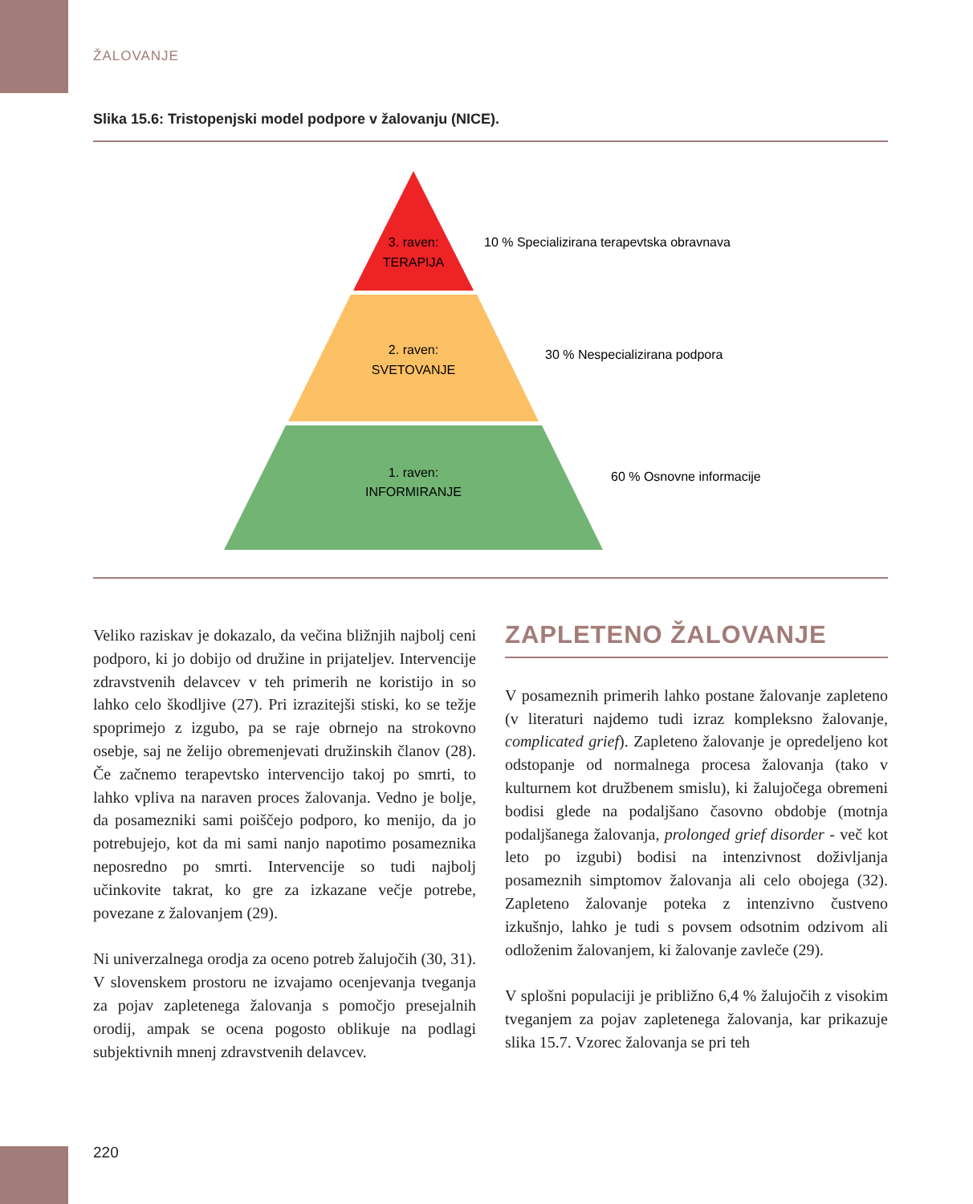ŽALOVANJE
Slika 15.6: Tristopenjski model podpore v žalovanju (NICE).
3. raven:
TERAPIJA
2. raven:
SVETOVANJE
1. raven:
INFORMIRANJE
10 % Specializirana terapevtska obravnava
30 % Nespecializirana podpora
60 % Osnovne informacije
Veliko raziskav je dokazalo, da večina bližnjih najbolj ceni podporo, ki jo dobijo od družine in prijateljev. Intervencije zdravstvenih delavcev v teh primerih ne koristijo in so lahko celo škodljive (27). Pri izrazitejši stiski, ko se težje spoprimejo z izgubo, pa se raje obrnejo na strokovno osebje, saj ne želijo obremenjevati družinskih članov (28). Če začnemo terapevtsko intervencijo takoj po smrti, to lahko vpliva na naraven proces žalovanja. Vedno je bolje, da posamezniki sami poiščejo podporo, ko menijo, da jo potrebujejo, kot da mi sami nanjo napotimo posameznika neposredno po smrti. Intervencije so tudi najbolj učinkovite takrat, ko gre za izkazane večje potrebe, povezane z žalovanjem (29).
Ni univerzalnega orodja za oceno potreb žalujočih (30, 31). V slovenskem prostoru ne izvajamo ocenjevanja tveganja za pojav zapletenega žalovanja s pomočjo presejalnih orodij, ampak se ocena pogosto oblikuje na podlagi subjektivnih mnenj zdravstvenih delavcev.
ZAPLETENO ŽALOVANJE
V posameznih primerih lahko postane žalovanje zapleteno (v literaturi najdemo tudi izraz kompleksno žalovanje, complicated grief). Zapleteno žalovanje je opredeljeno kot odstopanje od normalnega procesa žalovanja (tako v kulturnem kot družbenem smislu), ki žalujočega obremeni bodisi glede na podaljšano časovno obdobje (motnja podaljšanega žalovanja, prolonged grief disorder - več kot leto po izgubi) bodisi na intenzivnost doživljanja posameznih simptomov žalovanja ali celo obojega (32). Zapleteno žalovanje poteka z intenzivno čustveno izkušnjo, lahko je tudi s povsem odsotnim odzivom ali odloženim žalovanjem, ki žalovanje zavleče (29).
V splošni populaciji je približno 6,4 % žalujočih z visokim tveganjem za pojav zapletenega žalovanja, kar prikazuje slika 15.7. Vzorec žalovanja se pri teh
220